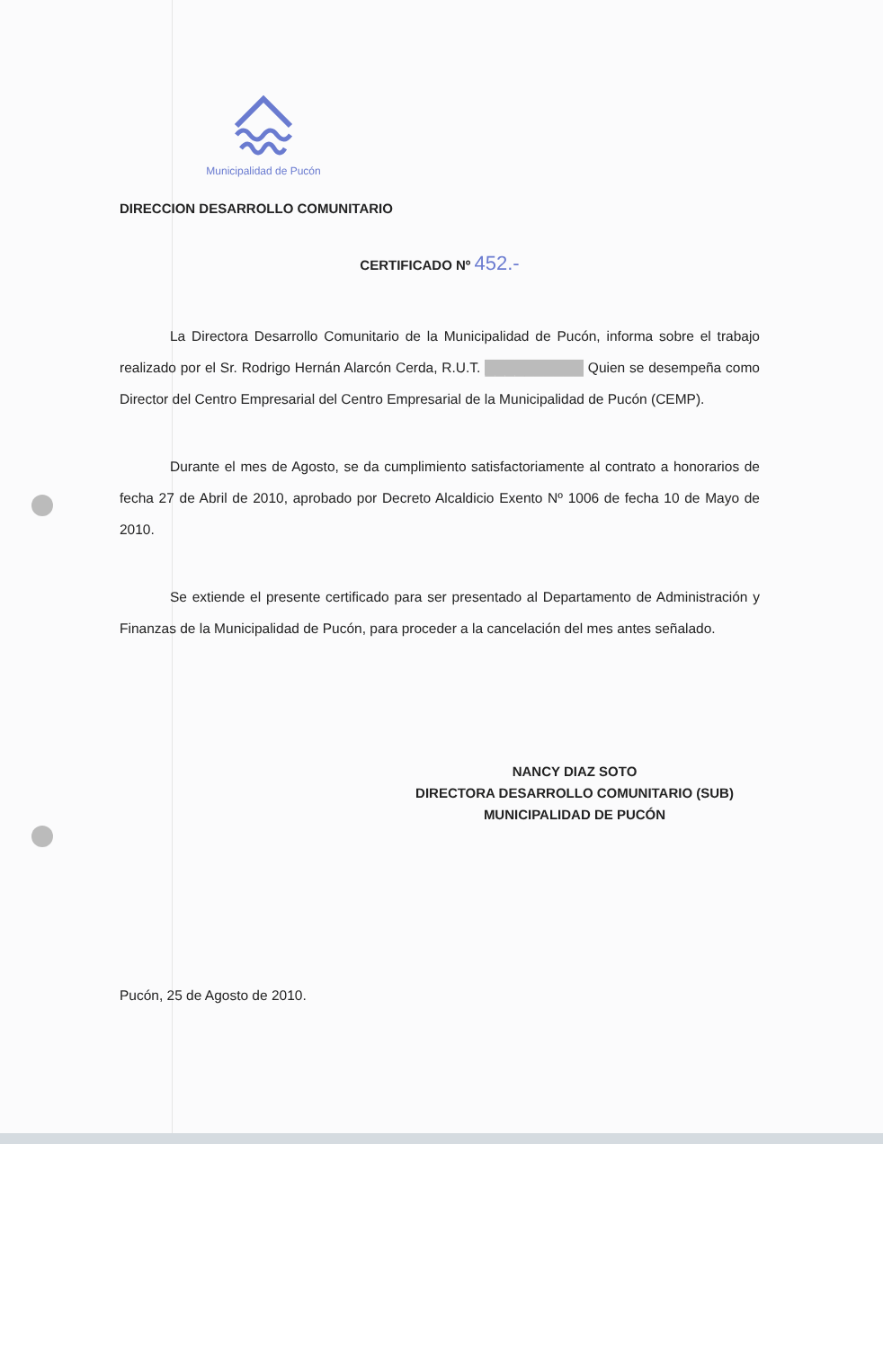Municipalidad de Pucón
DIRECCION DESARROLLO COMUNITARIO
CERTIFICADO Nº 452.-
La Directora Desarrollo Comunitario de la Municipalidad de Pucón, informa sobre el trabajo realizado por el Sr. Rodrigo Hernán Alarcón Cerda, R.U.T. ██████████ Quien se desempeña como Director del Centro Empresarial del Centro Empresarial de la Municipalidad de Pucón (CEMP).
Durante el mes de Agosto, se da cumplimiento satisfactoriamente al contrato a honorarios de fecha 27 de Abril de 2010, aprobado por Decreto Alcaldicio Exento Nº 1006 de fecha 10 de Mayo de 2010.
Se extiende el presente certificado para ser presentado al Departamento de Administración y Finanzas de la Municipalidad de Pucón, para proceder a la cancelación del mes antes señalado.
NANCY DIAZ SOTO
DIRECTORA DESARROLLO COMUNITARIO (SUB)
MUNICIPALIDAD DE PUCÓN
Pucón, 25 de Agosto de 2010.